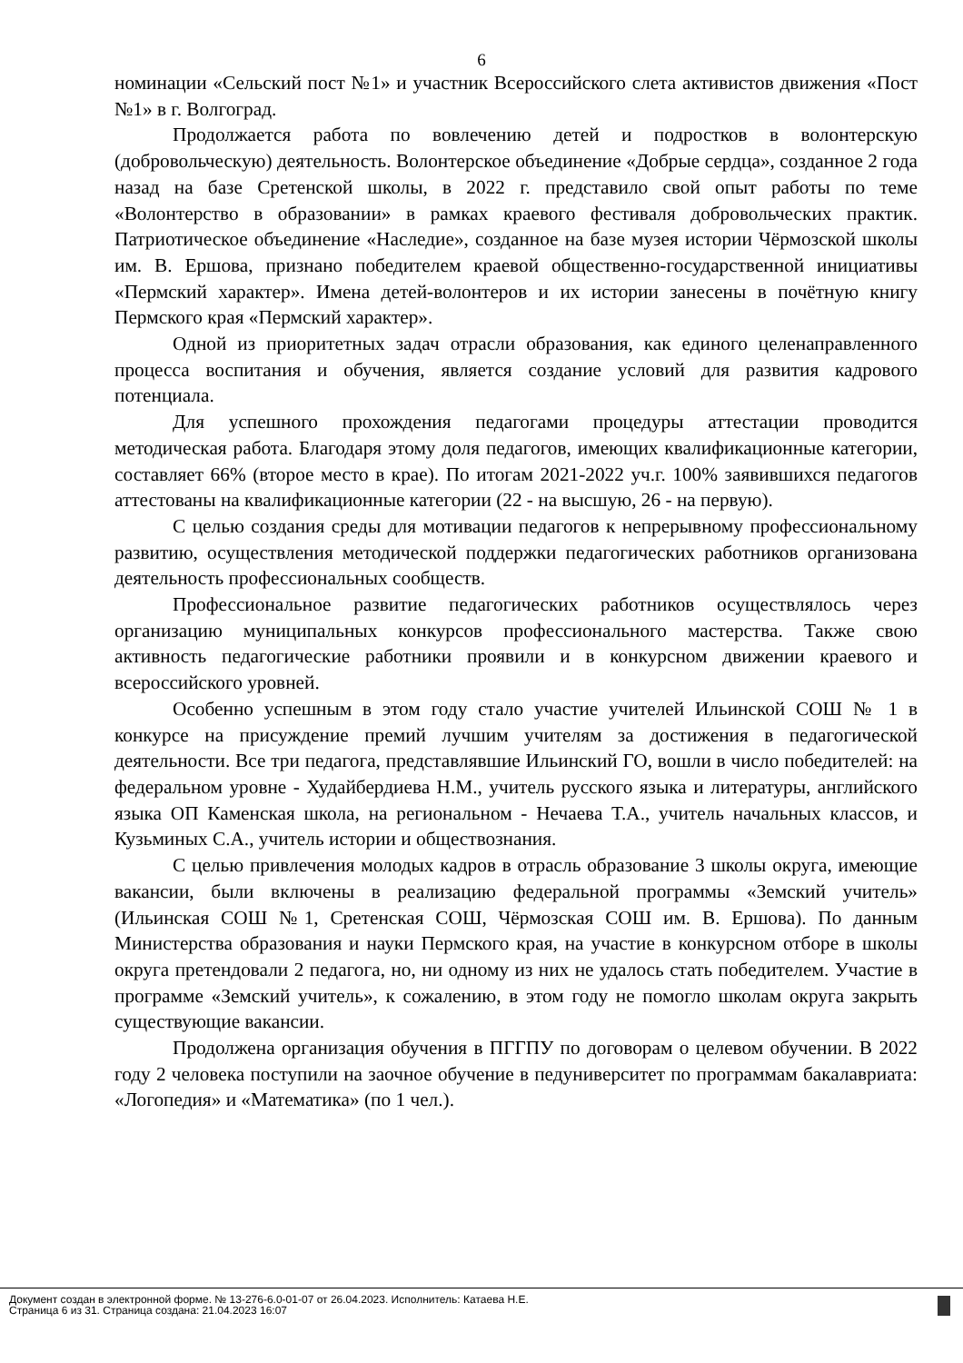6
номинации «Сельский пост №1» и участник Всероссийского слета активистов движения «Пост №1» в г. Волгоград.
Продолжается работа по вовлечению детей и подростков в волонтерскую (добровольческую) деятельность. Волонтерское объединение «Добрые сердца», созданное 2 года назад на базе Сретенской школы, в 2022 г. представило свой опыт работы по теме «Волонтерство в образовании» в рамках краевого фестиваля добровольческих практик. Патриотическое объединение «Наследие», созданное на базе музея истории Чёрмозской школы им. В. Ершова, признано победителем краевой общественно-государственной инициативы «Пермский характер». Имена детей-волонтеров и их истории занесены в почётную книгу Пермского края «Пермский характер».
Одной из приоритетных задач отрасли образования, как единого целенаправленного процесса воспитания и обучения, является создание условий для развития кадрового потенциала.
Для успешного прохождения педагогами процедуры аттестации проводится методическая работа. Благодаря этому доля педагогов, имеющих квалификационные категории, составляет 66% (второе место в крае). По итогам 2021-2022 уч.г. 100% заявившихся педагогов аттестованы на квалификационные категории (22 - на высшую, 26 - на первую).
С целью создания среды для мотивации педагогов к непрерывному профессиональному развитию, осуществления методической поддержки педагогических работников организована деятельность профессиональных сообществ.
Профессиональное развитие педагогических работников осуществлялось через организацию муниципальных конкурсов профессионального мастерства. Также свою активность педагогические работники проявили и в конкурсном движении краевого и всероссийского уровней.
Особенно успешным в этом году стало участие учителей Ильинской СОШ № 1 в конкурсе на присуждение премий лучшим учителям за достижения в педагогической деятельности. Все три педагога, представлявшие Ильинский ГО, вошли в число победителей: на федеральном уровне - Худайбердиева Н.М., учитель русского языка и литературы, английского языка ОП Каменская школа, на региональном - Нечаева Т.А., учитель начальных классов, и Кузьминых С.А., учитель истории и обществознания.
С целью привлечения молодых кадров в отрасль образование 3 школы округа, имеющие вакансии, были включены в реализацию федеральной программы «Земский учитель» (Ильинская СОШ №1, Сретенская СОШ, Чёрмозская СОШ им. В. Ершова). По данным Министерства образования и науки Пермского края, на участие в конкурсном отборе в школы округа претендовали 2 педагога, но, ни одному из них не удалось стать победителем. Участие в программе «Земский учитель», к сожалению, в этом году не помогло школам округа закрыть существующие вакансии.
Продолжена организация обучения в ПГГПУ по договорам о целевом обучении. В 2022 году 2 человека поступили на заочное обучение в педуниверситет по программам бакалавриата: «Логопедия» и «Математика» (по 1 чел.).
Документ создан в электронной форме. № 13-276-6.0-01-07 от 26.04.2023. Исполнитель: Катаева Н.Е.
Страница 6 из 31. Страница создана: 21.04.2023 16:07